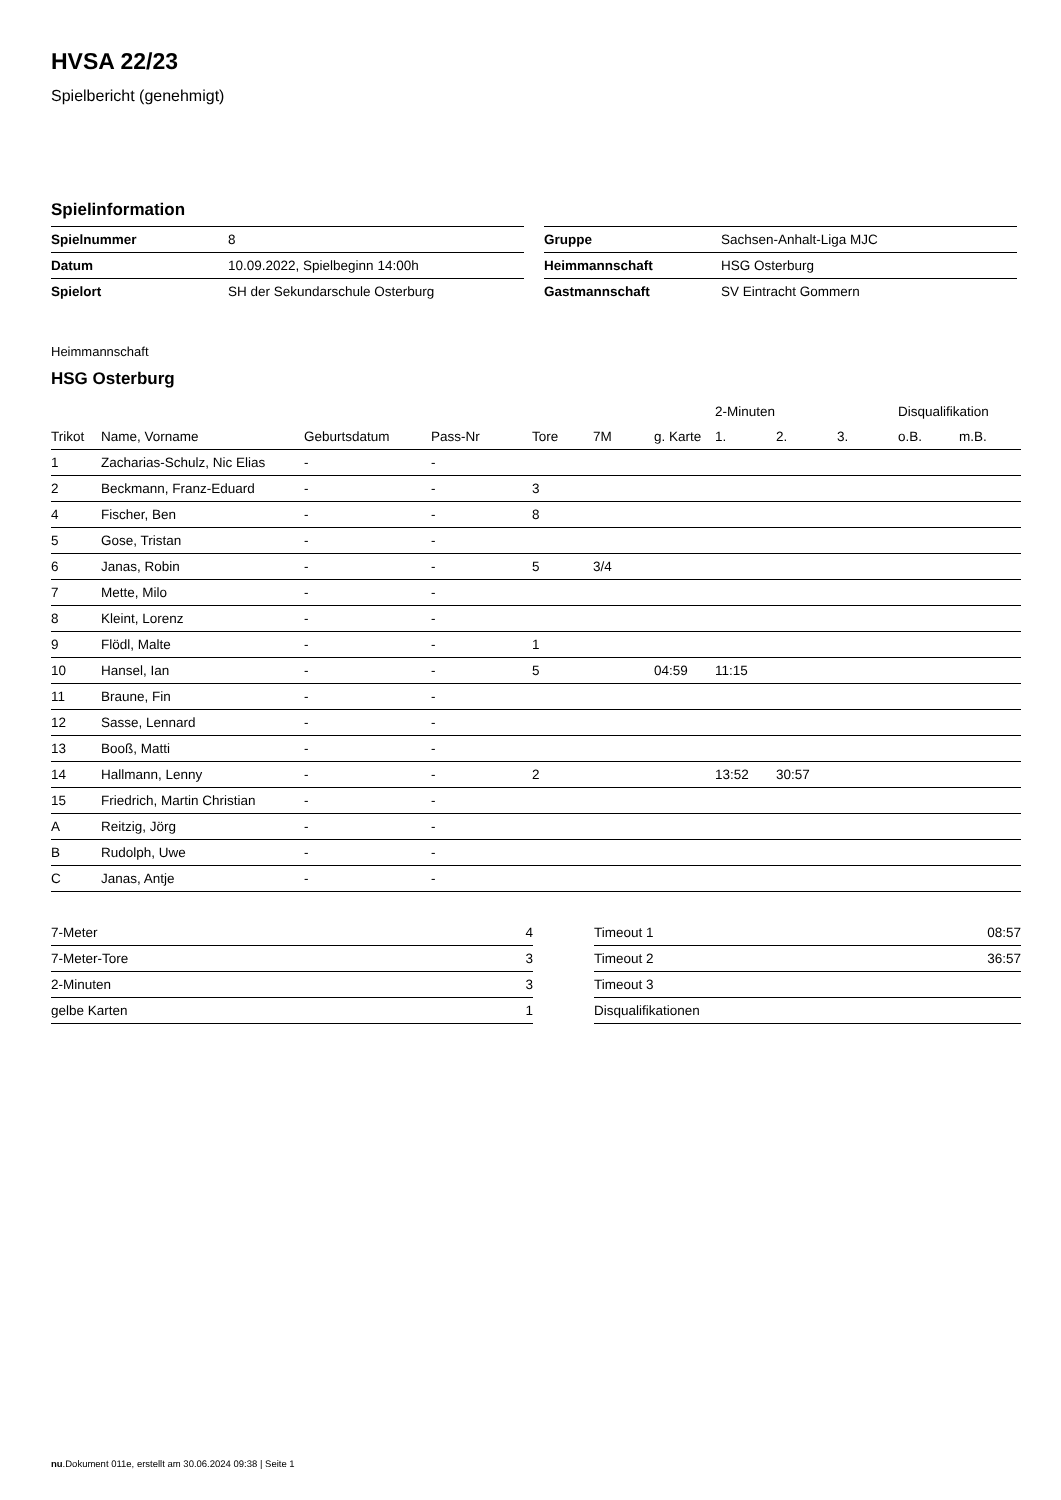HVSA 22/23
Spielbericht (genehmigt)
Spielinformation
| Spielnummer | 8 |
| Datum | 10.09.2022, Spielbeginn 14:00h |
| Spielort | SH der Sekundarschule Osterburg |
| Gruppe | Sachsen-Anhalt-Liga MJC |
| Heimmannschaft | HSG Osterburg |
| Gastmannschaft | SV Eintracht Gommern |
Heimmannschaft
HSG Osterburg
| | | | | | | | 2-Minuten | | | Disqualifikation | |
| --- | --- | --- | --- | --- | --- | --- | --- | --- | --- | --- | --- |
| Trikot | Name, Vorname | Geburtsdatum | Pass-Nr | Tore | 7M | g. Karte | 1. | 2. | 3. | o.B. | m.B. |
| 1 | Zacharias-Schulz, Nic Elias | - | - | | | | | | | | |
| 2 | Beckmann, Franz-Eduard | - | - | 3 | | | | | | | |
| 4 | Fischer, Ben | - | - | 8 | | | | | | | |
| 5 | Gose, Tristan | - | - | | | | | | | | |
| 6 | Janas, Robin | - | - | 5 | 3/4 | | | | | | |
| 7 | Mette, Milo | - | - | | | | | | | | |
| 8 | Kleint, Lorenz | - | - | | | | | | | | |
| 9 | Flödl, Malte | - | - | 1 | | | | | | | |
| 10 | Hansel, Ian | - | - | 5 | | 04:59 | 11:15 | | | | |
| 11 | Braune, Fin | - | - | | | | | | | | |
| 12 | Sasse, Lennard | - | - | | | | | | | | |
| 13 | Booß, Matti | - | - | | | | | | | | |
| 14 | Hallmann, Lenny | - | - | 2 | | | 13:52 | 30:57 | | | |
| 15 | Friedrich, Martin Christian | - | - | | | | | | | | |
| A | Reitzig, Jörg | - | - | | | | | | | | |
| B | Rudolph, Uwe | - | - | | | | | | | | |
| C | Janas, Antje | - | - | | | | | | | | |
| 7-Meter | 4 |
| 7-Meter-Tore | 3 |
| 2-Minuten | 3 |
| gelbe Karten | 1 |
| Timeout 1 | 08:57 |
| Timeout 2 | 36:57 |
| Timeout 3 | |
| Disqualifikationen | |
nu.Dokument 011e, erstellt am 30.06.2024 09:38 | Seite 1